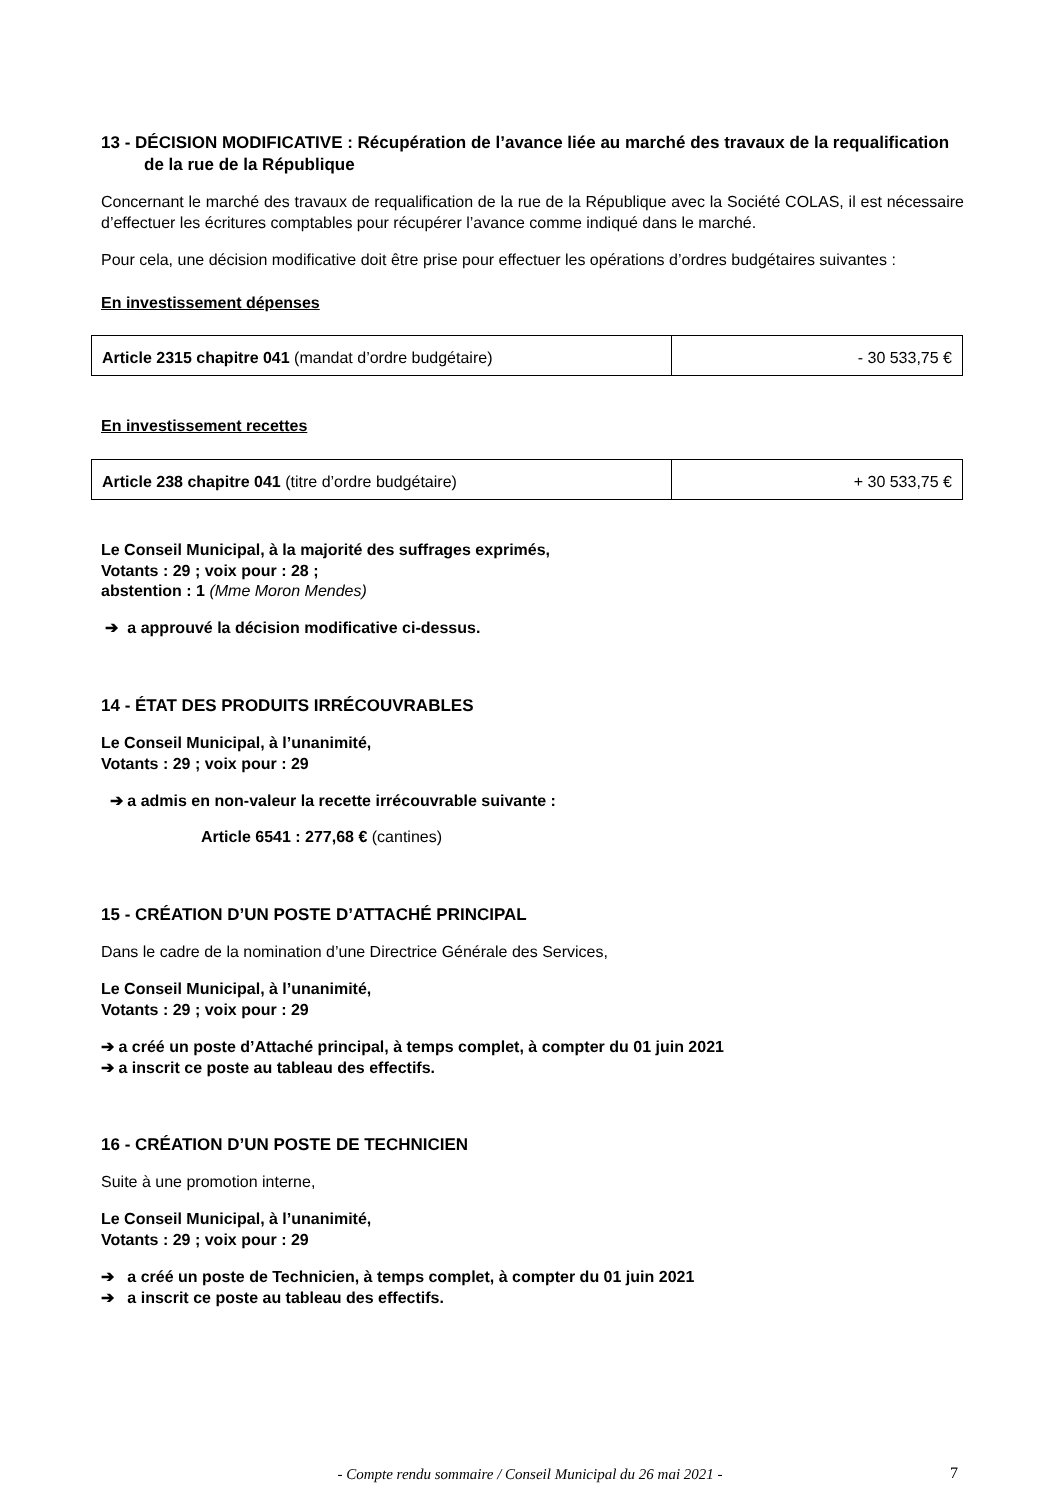13 - DÉCISION MODIFICATIVE : Récupération de l’avance liée au marché des travaux de la requalification de la rue de la République
Concernant le marché des travaux de requalification de la rue de la République avec la Société COLAS, il est nécessaire d’effectuer les écritures comptables pour récupérer l’avance comme indiqué dans le marché.
Pour cela, une décision modificative doit être prise pour effectuer les opérations d’ordres budgétaires suivantes :
En investissement dépenses
| Article 2315 chapitre 041 (mandat d’ordre budgétaire) | - 30 533,75 € |
En investissement recettes
| Article 238 chapitre 041 (titre d’ordre budgétaire) | + 30 533,75 € |
Le Conseil Municipal, à la majorité des suffrages exprimés,
Votants : 29 ; voix pour : 28 ;
abstention : 1 (Mme Moron Mendes)
➔ a approuvé la décision modificative ci-dessus.
14 - ÉTAT DES PRODUITS IRRÉCOUVRABLES
Le Conseil Municipal, à l’unanimité,
Votants : 29 ; voix pour : 29
➔ a admis en non-valeur la recette irrécouvrable suivante :
Article 6541 : 277,68 € (cantines)
15 - CRÉATION D’UN POSTE D’ATTACHÉ PRINCIPAL
Dans le cadre de la nomination d’une Directrice Générale des Services,
Le Conseil Municipal, à l’unanimité,
Votants : 29 ; voix pour : 29
➔ a créé un poste d’Attaché principal, à temps complet, à compter du 01 juin 2021
➔ a inscrit ce poste au tableau des effectifs.
16 - CRÉATION D’UN POSTE DE TECHNICIEN
Suite à une promotion interne,
Le Conseil Municipal, à l’unanimité,
Votants : 29 ; voix pour : 29
➔ a créé un poste de Technicien, à temps complet, à compter du 01 juin 2021
➔ a inscrit ce poste au tableau des effectifs.
- Compte rendu sommaire / Conseil Municipal du 26 mai 2021 - 7